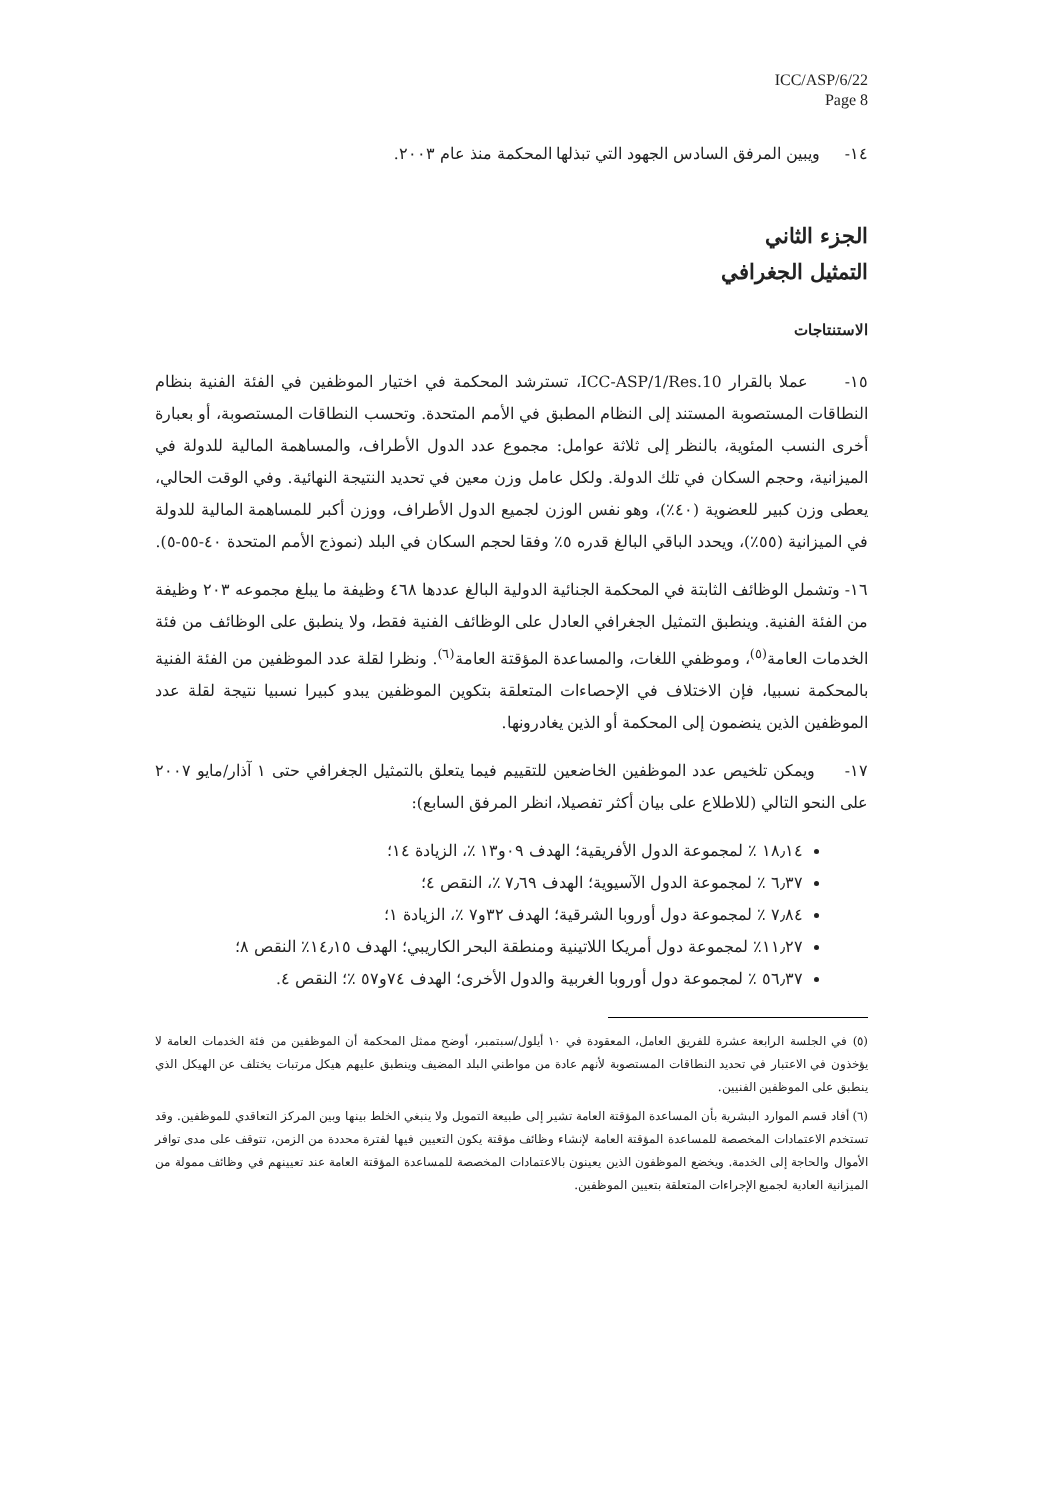ICC/ASP/6/22
Page 8
١٤- ويبين المرفق السادس الجهود التي تبذلها المحكمة منذ عام ٢٠٠٣.
الجزء الثاني
التمثيل الجغرافي
الاستنتاجات
١٥- عملا بالقرار ICC-ASP/1/Res.10، تسترشد المحكمة في اختيار الموظفين في الفئة الفنية بنظام النطاقات المستصوبة المستند إلى النظام المطبق في الأمم المتحدة. وتحسب النطاقات المستصوبة، أو بعبارة أخرى النسب المئوية، بالنظر إلى ثلاثة عوامل: مجموع عدد الدول الأطراف، والمساهمة المالية للدولة في الميزانية، وحجم السكان في تلك الدولة. ولكل عامل وزن معين في تحديد النتيجة النهائية. وفي الوقت الحالي، يعطى وزن كبير للعضوية (٤٠٪)، وهو نفس الوزن لجميع الدول الأطراف، ووزن أكبر للمساهمة المالية للدولة في الميزانية (٥٥٪)، ويحدد الباقي البالغ قدره ٥٪ وفقا لحجم السكان في البلد (نموذج الأمم المتحدة ٤٠-٥٥-٥).
١٦- وتشمل الوظائف الثابتة في المحكمة الجنائية الدولية البالغ عددها ٤٦٨ وظيفة ما يبلغ مجموعه ٢٠٣ وظيفة من الفئة الفنية. وينطبق التمثيل الجغرافي العادل على الوظائف الفنية فقط، ولا ينطبق على الوظائف من فئة الخدمات العامة<sup>(٥)</sup>، وموظفي اللغات، والمساعدة المؤقتة العامة<sup>(٦)</sup>. ونظرا لقلة عدد الموظفين من الفئة الفنية بالمحكمة نسبيا، فإن الاختلاف في الإحصاءات المتعلقة بتكوين الموظفين يبدو كبيرا نسبيا نتيجة لقلة عدد الموظفين الذين ينضمون إلى المحكمة أو الذين يغادرونها.
١٧- ويمكن تلخيص عدد الموظفين الخاضعين للتقييم فيما يتعلق بالتمثيل الجغرافي حتى ١ آذار/مايو ٢٠٠٧ على النحو التالي (للاطلاع على بيان أكثر تفصيلا، انظر المرفق السابع):
١٨٫١٤ ٪ لمجموعة الدول الأفريقية؛ الهدف ٠٩و١٣ ٪، الزيادة ١٤؛
٦٫٣٧ ٪ لمجموعة الدول الآسيوية؛ الهدف ٧٫٦٩ ٪، النقص ٤؛
٧٫٨٤ ٪ لمجموعة دول أوروبا الشرقية؛ الهدف ٣٢و٧ ٪، الزيادة ١؛
١١٫٢٧٪ لمجموعة دول أمريكا اللاتينية ومنطقة البحر الكاريبي؛ الهدف ١٤٫١٥٪ النقص ٨؛
٥٦٫٣٧ ٪ لمجموعة دول أوروبا الغربية والدول الأخرى؛ الهدف ٧٤و٥٧ ٪؛ النقص ٤.
(٥) في الجلسة الرابعة عشرة للفريق العامل، المعقودة في ١٠ أيلول/سبتمبر، أوضح ممثل المحكمة أن الموظفين من فئة الخدمات العامة لا يؤخذون في الاعتبار في تحديد النطاقات المستصوبة لأنهم عادة من مواطني البلد المضيف وينطبق عليهم هيكل مرتبات يختلف عن الهيكل الذي ينطبق على الموظفين الفنيين.
(٦) أفاد قسم الموارد البشرية بأن المساعدة المؤقتة العامة تشير إلى طبيعة التمويل ولا ينبغي الخلط بينها وبين المركز التعاقدي للموظفين. وقد تستخدم الاعتمادات المخصصة للمساعدة المؤقتة العامة لإنشاء وظائف مؤقتة يكون التعيين فيها لفترة محددة من الزمن، تتوقف على مدى توافر الأموال والحاجة إلى الخدمة. ويخضع الموظفون الذين يعينون بالاعتمادات المخصصة للمساعدة المؤقتة العامة عند تعيينهم في وظائف ممولة من الميزانية العادية لجميع الإجراءات المتعلقة بتعيين الموظفين.